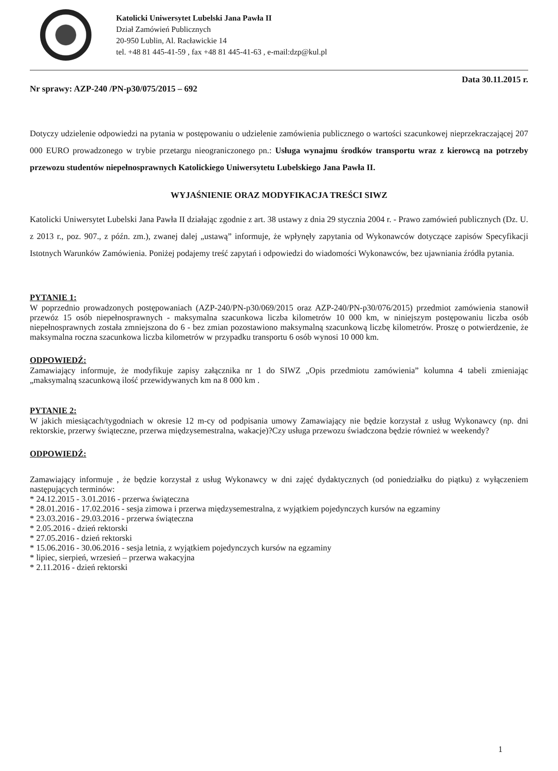Katolicki Uniwersytet Lubelski Jana Pawła II
Dział Zamówień Publicznych
20-950 Lublin, Al. Racławickie 14
tel. +48 81 445-41-59 , fax +48 81 445-41-63 , e-mail:dzp@kul.pl
Nr sprawy: AZP-240 /PN-p30/075/2015 – 692 Data 30.11.2015 r.
Dotyczy udzielenie odpowiedzi na pytania w postępowaniu o udzielenie zamówienia publicznego o wartości szacunkowej nieprzekraczającej 207 000 EURO prowadzonego w trybie przetargu nieograniczonego pn.: Usługa wynajmu środków transportu wraz z kierowcą na potrzeby przewozu studentów niepełnosprawnych Katolickiego Uniwersytetu Lubelskiego Jana Pawła II.
WYJAŚNIENIE ORAZ MODYFIKACJA TREŚCI SIWZ
Katolicki Uniwersytet Lubelski Jana Pawła II działając zgodnie z art. 38 ustawy z dnia 29 stycznia 2004 r. - Prawo zamówień publicznych (Dz. U. z 2013 r., poz. 907., z późn. zm.), zwanej dalej „ustawą” informuje, że wpłynęły zapytania od Wykonawców dotyczące zapisów Specyfikacji Istotnych Warunków Zamówienia. Poniżej podajemy treść zapytań i odpowiedzi do wiadomości Wykonawców, bez ujawniania źródła pytania.
PYTANIE 1:
W poprzednio prowadzonych postępowaniach (AZP-240/PN-p30/069/2015 oraz AZP-240/PN-p30/076/2015) przedmiot zamówienia stanowił przewóz 15 osób niepełnosprawnych - maksymalna szacunkowa liczba kilometrów 10 000 km, w niniejszym postępowaniu liczba osób niepełnosprawnych została zmniejszona do 6 - bez zmian pozostawiono maksymalną szacunkową liczbę kilometrów. Proszę o potwierdzenie, że maksymalna roczna szacunkowa liczba kilometrów w przypadku transportu 6 osób wynosi 10 000 km.
ODPOWIEDŹ:
Zamawiający informuje, że modyfikuje zapisy załącznika nr 1 do SIWZ „Opis przedmiotu zamówienia” kolumna 4 tabeli zmieniając „maksymalną szacunkową ilość przewidywanych km na 8 000 km .
PYTANIE 2:
W jakich miesiącach/tygodniach w okresie 12 m-cy od podpisania umowy Zamawiający nie będzie korzystał z usług Wykonawcy (np. dni rektorskie, przerwy świąteczne, przerwa międzysemestralna, wakacje)?Czy usługa przewozu świadczona będzie również w weekendy?
ODPOWIEDŹ:
Zamawiający informuje , że będzie korzystał z usług Wykonawcy w dni zajęć dydaktycznych (od poniedziałku do piątku) z wyłączeniem następujących terminów:
* 24.12.2015 - 3.01.2016 - przerwa świąteczna
* 28.01.2016 - 17.02.2016 - sesja zimowa i przerwa międzysemestralna, z wyjątkiem pojedynczych kursów na egzaminy
* 23.03.2016 - 29.03.2016 - przerwa świąteczna
* 2.05.2016 - dzień rektorski
* 27.05.2016 - dzień rektorski
* 15.06.2016 - 30.06.2016 - sesja letnia, z wyjątkiem pojedynczych kursów na egzaminy
* lipiec, sierpień, wrzesień – przerwa wakacyjna
* 2.11.2016 - dzień rektorski
1